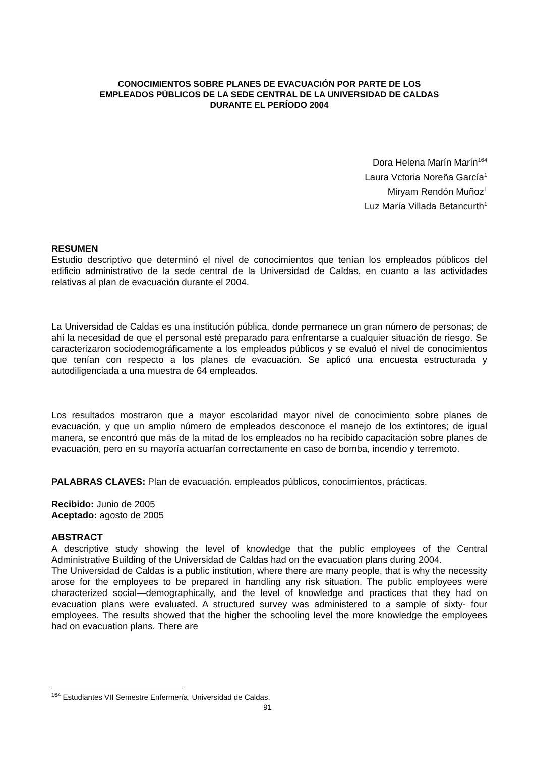CONOCIMIENTOS SOBRE PLANES DE EVACUACIÓN POR PARTE DE LOS
EMPLEADOS PÚBLICOS DE LA SEDE CENTRAL DE LA UNIVERSIDAD DE CALDAS
DURANTE EL PERÍODO 2004
Dora Helena Marín Marín<sup>164</sup>
Laura Vctoria Noreña García<sup>1</sup>
Miryam Rendón Muñoz<sup>1</sup>
Luz María Villada Betancurth<sup>1</sup>
RESUMEN
Estudio descriptivo que determinó el nivel de conocimientos que tenían los empleados públicos del edificio administrativo de la sede central de la Universidad de Caldas, en cuanto a las actividades relativas al plan de evacuación durante el 2004.
La Universidad de Caldas es una institución pública, donde permanece un gran número de personas; de ahí la necesidad de que el personal esté preparado para enfrentarse a cualquier situación de riesgo. Se caracterizaron sociodemográficamente a los empleados públicos y se evaluó el nivel de conocimientos que tenían con respecto a los planes de evacuación. Se aplicó una encuesta estructurada y autodiligenciada a una muestra de 64 empleados.
Los resultados mostraron que a mayor escolaridad mayor nivel de conocimiento sobre planes de evacuación, y que un amplio número de empleados desconoce el manejo de los extintores; de igual manera, se encontró que más de la mitad de los empleados no ha recibido capacitación sobre planes de evacuación, pero en su mayoría actuarían correctamente en caso de bomba, incendio y terremoto.
PALABRAS CLAVES: Plan de evacuación. empleados públicos, conocimientos, prácticas.
Recibido: Junio de 2005
Aceptado: agosto de 2005
ABSTRACT
A descriptive study showing the level of knowledge that the public employees of the Central Administrative Building of the Universidad de Caldas had on the evacuation plans during 2004.
The Universidad de Caldas is a public institution, where there are many people, that is why the necessity arose for the employees to be prepared in handling any risk situation. The public employees were characterized social—demographically, and the level of knowledge and practices that they had on evacuation plans were evaluated. A structured survey was administered to a sample of sixty- four employees. The results showed that the higher the schooling level the more knowledge the employees had on evacuation plans. There are
<sup>164</sup> Estudiantes VII Semestre Enfermería, Universidad de Caldas.
91